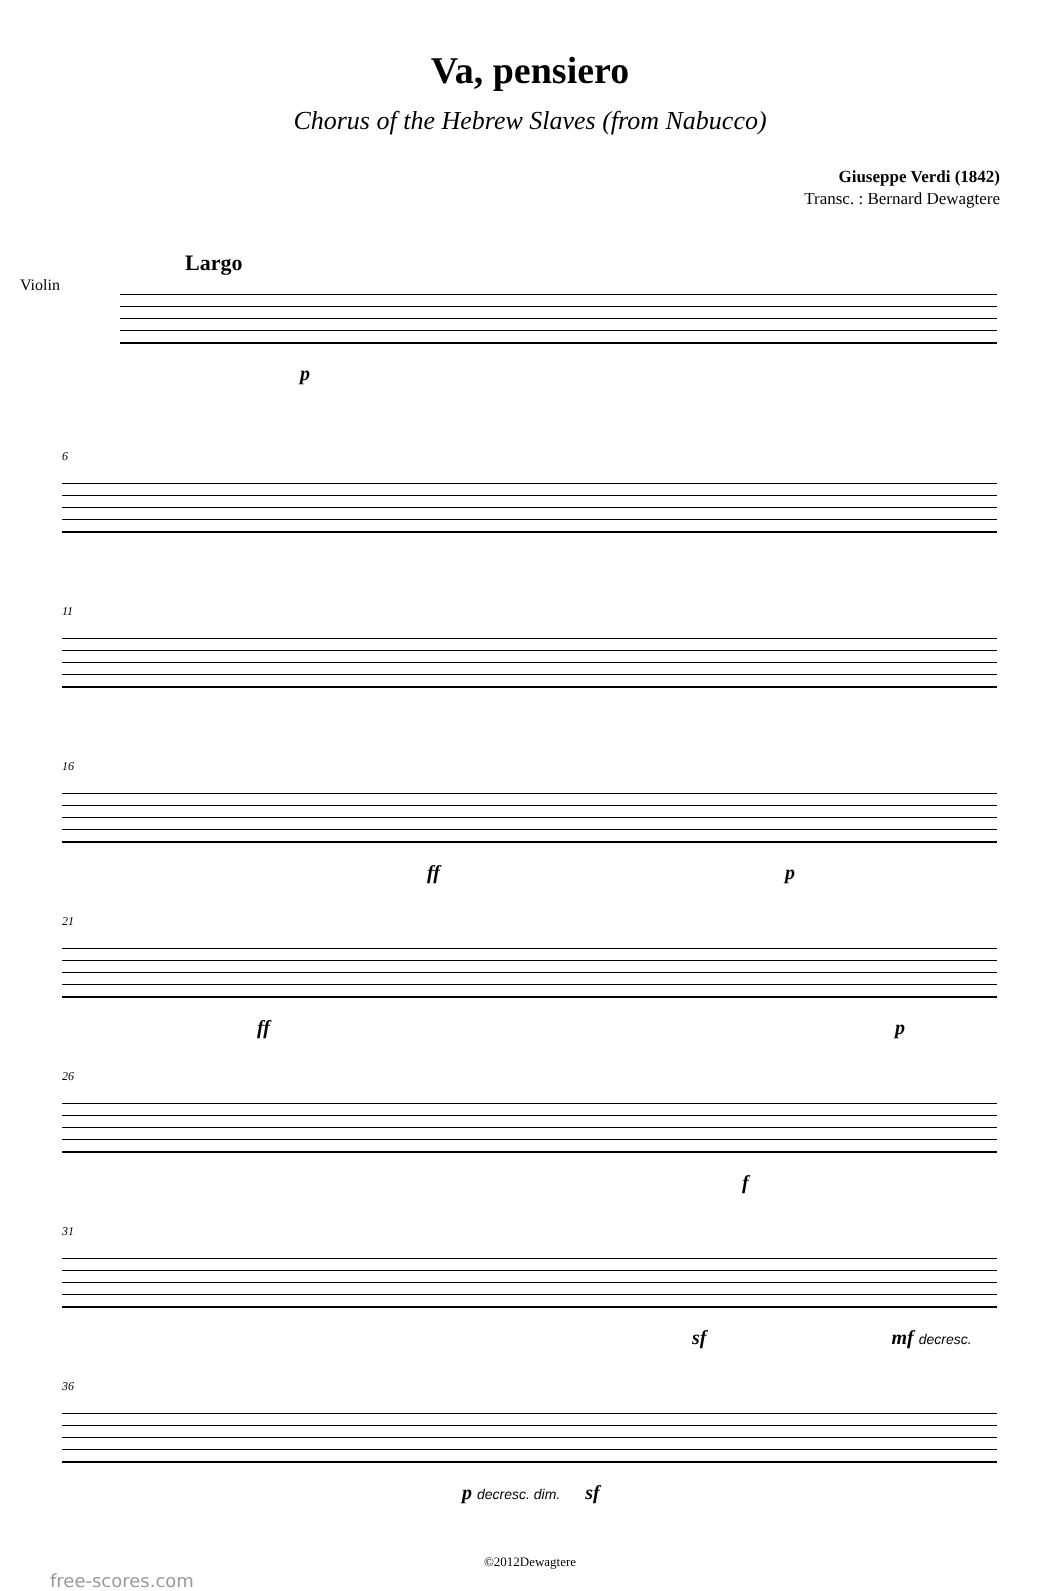Va, pensiero
Chorus of the Hebrew Slaves (from Nabucco)
Giuseppe Verdi (1842)
Transc. : Bernard Dewagtere
Largo
Violin
p
6
11
16
ff p
21
ff p
26
f
31
sf mf decresc.
36
p decresc. dim. sf
©2012Dewagtere
free-scores.com